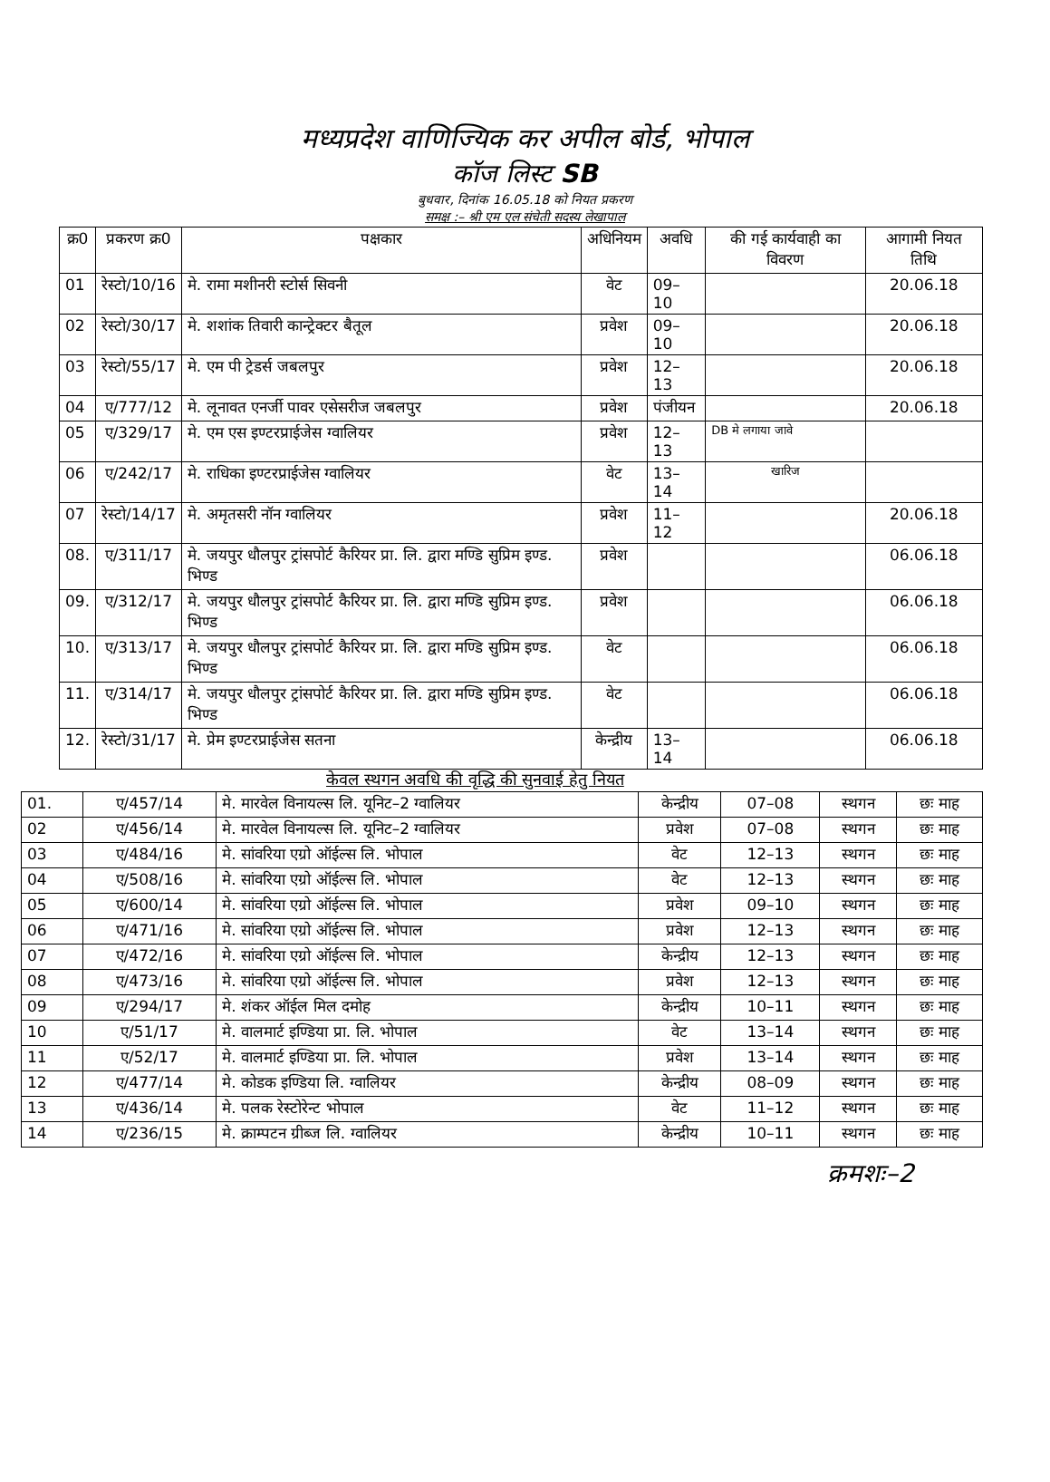मध्यप्रदेश वाणिज्यिक कर अपील बोर्ड, भोपाल
कॉज लिस्ट SB
बुधवार, दिनांक 16.05.18 को नियत प्रकरण
समक्ष :– श्री एम एल संचेती सदस्य लेखापाल
| क्र0 | प्रकरण क्र0 | पक्षकार | अधिनियम | अवधि | की गई कार्यवाही का विवरण | आगामी नियत तिथि |
| --- | --- | --- | --- | --- | --- | --- |
| 01 | रेस्टो/10/16 | मे. रामा मशीनरी स्टोर्स सिवनी | वेट | 09–10 | | 20.06.18 |
| 02 | रेस्टो/30/17 | मे. शशांक तिवारी कान्ट्रेक्टर बैतूल | प्रवेश | 09–10 | | 20.06.18 |
| 03 | रेस्टो/55/17 | मे. एम पी ट्रेडर्स जबलपुर | प्रवेश | 12–13 | | 20.06.18 |
| 04 | ए/777/12 | मे. लूनावत एनर्जी पावर एसेसरीज जबलपुर | प्रवेश | पंजीयन | | 20.06.18 |
| 05 | ए/329/17 | मे. एम एस इण्टरप्राईजेस ग्वालियर | प्रवेश | 12–13 | DB मे लगाया जावे | |
| 06 | ए/242/17 | मे. राधिका इण्टरप्राईजेस ग्वालियर | वेट | 13–14 | खारिज | |
| 07 | रेस्टो/14/17 | मे. अमृतसरी नॉन ग्वालियर | प्रवेश | 11–12 | | 20.06.18 |
| 08. | ए/311/17 | मे. जयपुर धौलपुर ट्रांसपोर्ट कैरियर प्रा. लि. द्वारा मण्डि सुप्रिम इण्ड. भिण्ड | प्रवेश | | | 06.06.18 |
| 09. | ए/312/17 | मे. जयपुर धौलपुर ट्रांसपोर्ट कैरियर प्रा. लि. द्वारा मण्डि सुप्रिम इण्ड. भिण्ड | प्रवेश | | | 06.06.18 |
| 10. | ए/313/17 | मे. जयपुर धौलपुर ट्रांसपोर्ट कैरियर प्रा. लि. द्वारा मण्डि सुप्रिम इण्ड. भिण्ड | वेट | | | 06.06.18 |
| 11. | ए/314/17 | मे. जयपुर धौलपुर ट्रांसपोर्ट कैरियर प्रा. लि. द्वारा मण्डि सुप्रिम इण्ड. भिण्ड | वेट | | | 06.06.18 |
| 12. | रेस्टो/31/17 | मे. प्रेम इण्टरप्राईजेस सतना | केन्द्रीय | 13–14 | | 06.06.18 |
केवल स्थगन अवधि की वृद्धि की सुनवाई हेतु नियत
| 01. | ए/457/14 | मे. मारवेल विनायल्स लि. यूनिट–2 ग्वालियर | केन्द्रीय | 07–08 | स्थगन | छः माह |
| 02 | ए/456/14 | मे. मारवेल विनायल्स लि. यूनिट–2 ग्वालियर | प्रवेश | 07–08 | स्थगन | छः माह |
| 03 | ए/484/16 | मे. सांवरिया एग्रो ऑईल्स लि. भोपाल | वेट | 12–13 | स्थगन | छः माह |
| 04 | ए/508/16 | मे. सांवरिया एग्रो ऑईल्स लि. भोपाल | वेट | 12–13 | स्थगन | छः माह |
| 05 | ए/600/14 | मे. सांवरिया एग्रो ऑईल्स लि. भोपाल | प्रवेश | 09–10 | स्थगन | छः माह |
| 06 | ए/471/16 | मे. सांवरिया एग्रो ऑईल्स लि. भोपाल | प्रवेश | 12–13 | स्थगन | छः माह |
| 07 | ए/472/16 | मे. सांवरिया एग्रो ऑईल्स लि. भोपाल | केन्द्रीय | 12–13 | स्थगन | छः माह |
| 08 | ए/473/16 | मे. सांवरिया एग्रो ऑईल्स लि. भोपाल | प्रवेश | 12–13 | स्थगन | छः माह |
| 09 | ए/294/17 | मे. शंकर ऑईल मिल दमोह | केन्द्रीय | 10–11 | स्थगन | छः माह |
| 10 | ए/51/17 | मे. वालमार्ट इण्डिया प्रा. लि. भोपाल | वेट | 13–14 | स्थगन | छः माह |
| 11 | ए/52/17 | मे. वालमार्ट इण्डिया प्रा. लि. भोपाल | प्रवेश | 13–14 | स्थगन | छः माह |
| 12 | ए/477/14 | मे. कोडक इण्डिया लि. ग्वालियर | केन्द्रीय | 08–09 | स्थगन | छः माह |
| 13 | ए/436/14 | मे. पलक रेस्टोरेन्ट भोपाल | वेट | 11–12 | स्थगन | छः माह |
| 14 | ए/236/15 | मे. क्राम्पटन ग्रीब्ज लि. ग्वालियर | केन्द्रीय | 10–11 | स्थगन | छः माह |
क्रमशः–2